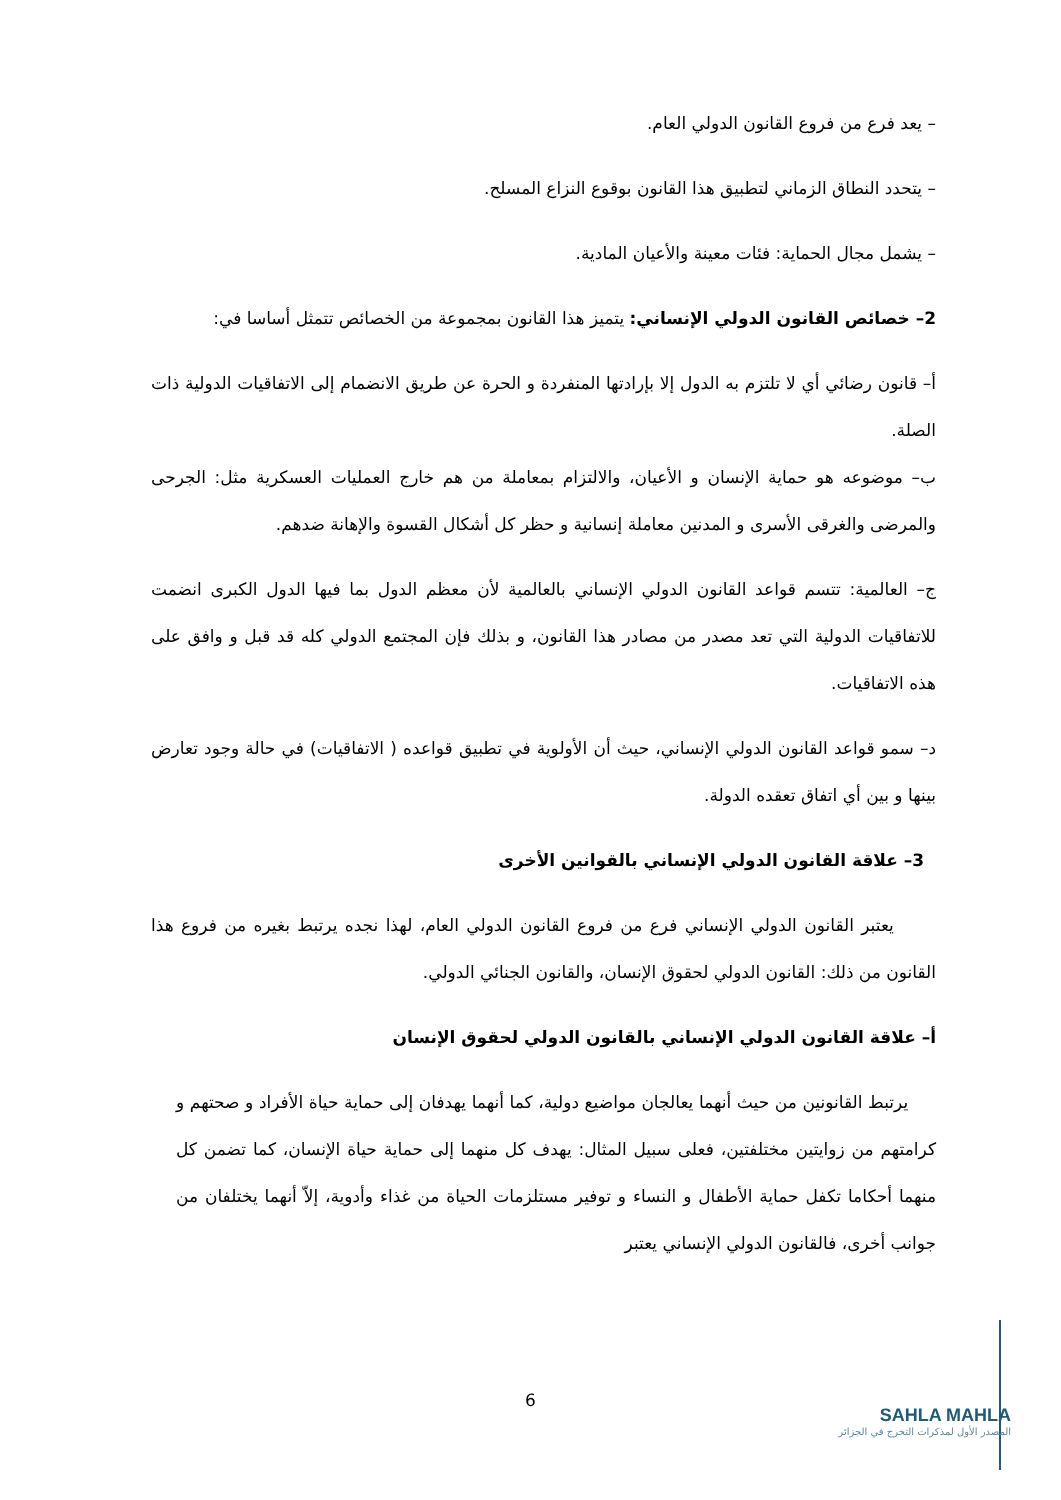– يعد فرع من فروع القانون الدولي العام.
– يتحدد النطاق الزماني لتطبيق هذا القانون بوقوع النزاع المسلح.
– يشمل مجال الحماية: فئات معينة والأعيان المادية.
2– خصائص القانون الدولي الإنساني: يتميز هذا القانون بمجموعة من الخصائص تتمثل أساسا في:
أ– قانون رضائي أي لا تلتزم به الدول إلا بإرادتها المنفردة و الحرة عن طريق الانضمام إلى الاتفاقيات الدولية ذات الصلة.
ب– موضوعه هو حماية الإنسان و الأعيان، والالتزام بمعاملة من هم خارج العمليات العسكرية مثل: الجرحى والمرضى والغرقى الأسرى و المدنين معاملة إنسانية و حظر كل أشكال القسوة والإهانة ضدهم.
ج– العالمية: تتسم قواعد القانون الدولي الإنساني بالعالمية لأن معظم الدول بما فيها الدول الكبرى انضمت للاتفاقيات الدولية التي تعد مصدر من مصادر هذا القانون، و بذلك فإن المجتمع الدولي كله قد قبل و وافق على هذه الاتفاقيات.
د– سمو قواعد القانون الدولي الإنساني، حيث أن الأولوية في تطبيق قواعده ( الاتفاقيات) في حالة وجود تعارض بينها و بين أي اتفاق تعقده الدولة.
3– علاقة القانون الدولي الإنساني بالقوانين الأخرى
يعتبر القانون الدولي الإنساني فرع من فروع القانون الدولي العام، لهذا نجده يرتبط بغيره من فروع هذا القانون من ذلك: القانون الدولي لحقوق الإنسان، والقانون الجنائي الدولي.
أ– علاقة القانون الدولي الإنساني بالقانون الدولي لحقوق الإنسان
يرتبط القانونين من حيث أنهما يعالجان مواضيع دولية، كما أنهما يهدفان إلى حماية حياة الأفراد و صحتهم و كرامتهم من زوايتين مختلفتين، فعلى سبيل المثال: يهدف كل منهما إلى حماية حياة الإنسان، كما تضمن كل منهما أحكاما تكفل حماية الأطفال و النساء و توفير مستلزمات الحياة من غذاء وأدوية، إلاّ أنهما يختلفان من جوانب أخرى، فالقانون الدولي الإنساني يعتبر
6
SAHLA MAHLA
المصدر الأول لمذكرات التخرج في الجزائر